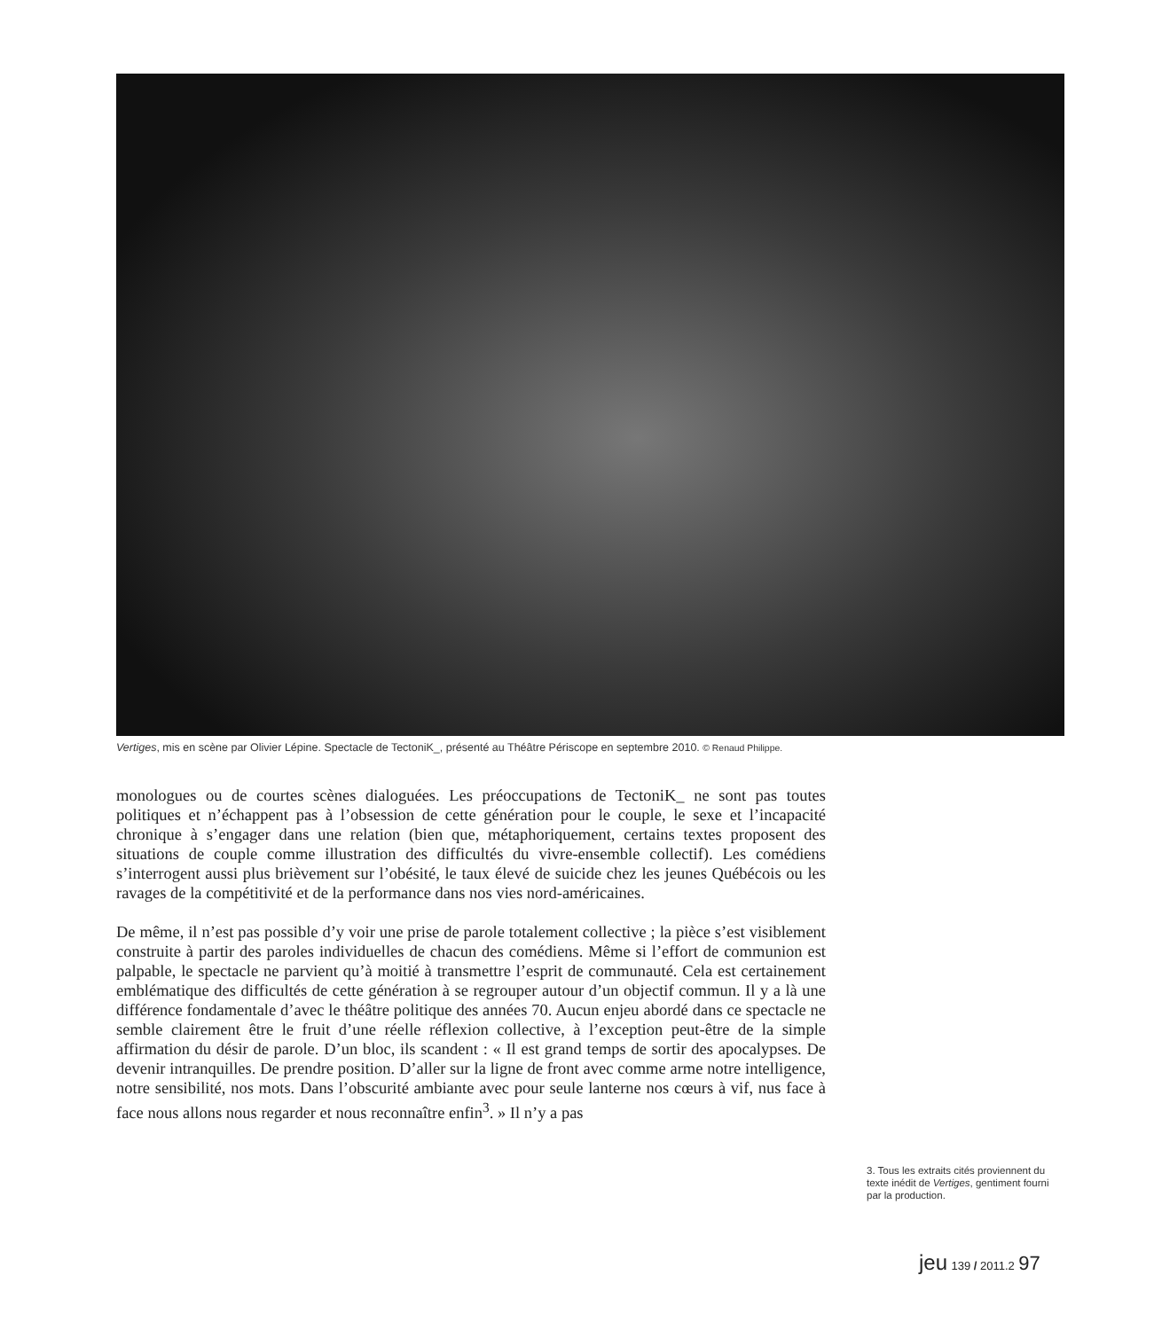Vertiges, mis en scène par Olivier Lépine. Spectacle de TectoniK_, présenté au Théâtre Périscope en septembre 2010. © Renaud Philippe.
monologues ou de courtes scènes dialoguées. Les préoccupations de TectoniK_ ne sont pas toutes politiques et n’échappent pas à l’obsession de cette génération pour le couple, le sexe et l’incapacité chronique à s’engager dans une relation (bien que, métaphoriquement, certains textes proposent des situations de couple comme illustration des difficultés du vivre-ensemble collectif). Les comédiens s’interrogent aussi plus brièvement sur l’obésité, le taux élevé de suicide chez les jeunes Québécois ou les ravages de la compétitivité et de la performance dans nos vies nord-américaines.
De même, il n’est pas possible d’y voir une prise de parole totalement collective ; la pièce s’est visiblement construite à partir des paroles individuelles de chacun des comédiens. Même si l’effort de communion est palpable, le spectacle ne parvient qu’à moitié à transmettre l’esprit de communauté. Cela est certainement emblématique des difficultés de cette génération à se regrouper autour d’un objectif commun. Il y a là une différence fondamentale d’avec le théâtre politique des années 70. Aucun enjeu abordé dans ce spectacle ne semble clairement être le fruit d’une réelle réflexion collective, à l’exception peut-être de la simple affirmation du désir de parole. D’un bloc, ils scandent : « Il est grand temps de sortir des apocalypses. De devenir intranquilles. De prendre position. D’aller sur la ligne de front avec comme arme notre intelligence, notre sensibilité, nos mots. Dans l’obscurité ambiante avec pour seule lanterne nos cœurs à vif, nus face à face nous allons nous regarder et nous reconnaître enfin<sup>3</sup>. » Il n’y a pas
3. Tous les extraits cités proviennent du texte inédit de Vertiges, gentiment fourni par la production.
jeu 139 / 2011.2 97